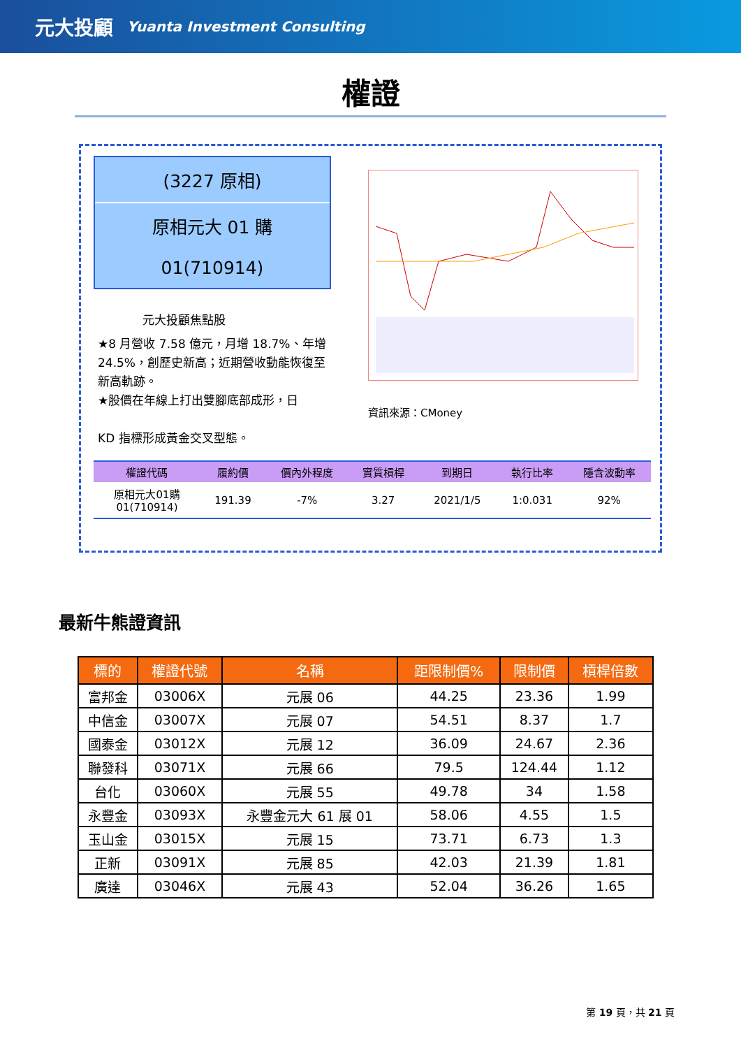元大投顧 Yuanta Investment Consulting
權證
(3227 原相)
原相元大 01 購
01(710914)
元大投顧焦點股
★8 月營收 7.58 億元，月增 18.7%、年增 24.5%，創歷史新高；近期營收動能恢復至新高軌跡。
★股價在年線上打出雙腳底部成形，日
KD 指標形成黃金交叉型態。
資訊來源：CMoney
| 權證代碼 | 履約價 | 價內外程度 | 實質槓桿 | 到期日 | 執行比率 | 隱含波動率 |
| --- | --- | --- | --- | --- | --- | --- |
| 原相元大01購 01(710914) | 191.39 | -7% | 3.27 | 2021/1/5 | 1:0.031 | 92% |
最新牛熊證資訊
| 標的 | 權證代號 | 名稱 | 距限制價% | 限制價 | 槓桿倍數 |
| --- | --- | --- | --- | --- | --- |
| 富邦金 | 03006X | 元展 06 | 44.25 | 23.36 | 1.99 |
| 中信金 | 03007X | 元展 07 | 54.51 | 8.37 | 1.7 |
| 國泰金 | 03012X | 元展 12 | 36.09 | 24.67 | 2.36 |
| 聯發科 | 03071X | 元展 66 | 79.5 | 124.44 | 1.12 |
| 台化 | 03060X | 元展 55 | 49.78 | 34 | 1.58 |
| 永豐金 | 03093X | 永豐金元大 61 展 01 | 58.06 | 4.55 | 1.5 |
| 玉山金 | 03015X | 元展 15 | 73.71 | 6.73 | 1.3 |
| 正新 | 03091X | 元展 85 | 42.03 | 21.39 | 1.81 |
| 廣達 | 03046X | 元展 43 | 52.04 | 36.26 | 1.65 |
第 19 頁，共 21 頁